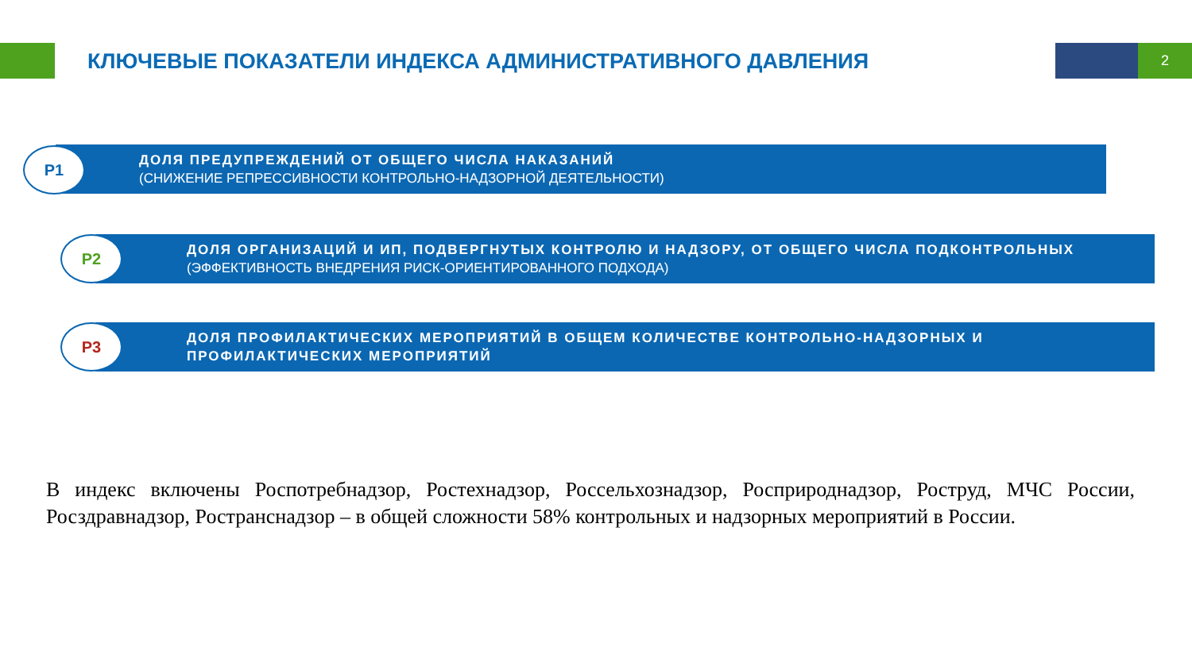КЛЮЧЕВЫЕ ПОКАЗАТЕЛИ ИНДЕКСА АДМИНИСТРАТИВНОГО ДАВЛЕНИЯ
2
ДОЛЯ ПРЕДУПРЕЖДЕНИЙ ОТ ОБЩЕГО ЧИСЛА НАКАЗАНИЙ
(СНИЖЕНИЕ РЕПРЕССИВНОСТИ КОНТРОЛЬНО-НАДЗОРНОЙ ДЕЯТЕЛЬНОСТИ)
Р1
ДОЛЯ ОРГАНИЗАЦИЙ И ИП, ПОДВЕРГНУТЫХ КОНТРОЛЮ И НАДЗОРУ, ОТ ОБЩЕГО ЧИСЛА ПОДКОНТРОЛЬНЫХ (ЭФФЕКТИВНОСТЬ ВНЕДРЕНИЯ РИСК-ОРИЕНТИРОВАННОГО ПОДХОДА)
Р2
ДОЛЯ ПРОФИЛАКТИЧЕСКИХ МЕРОПРИЯТИЙ В ОБЩЕМ КОЛИЧЕСТВЕ КОНТРОЛЬНО-НАДЗОРНЫХ И ПРОФИЛАКТИЧЕСКИХ МЕРОПРИЯТИЙ
Р3
В индекс включены Роспотребнадзор, Ростехнадзор, Россельхознадзор, Росприроднадзор, Роструд, МЧС России, Росздравнадзор, Ространснадзор – в общей сложности 58% контрольных и надзорных мероприятий в России.